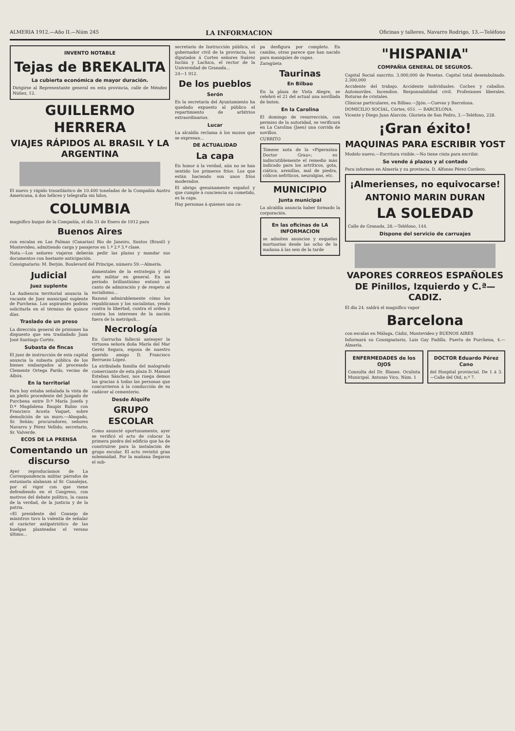ALMERIA 1912.—Año II.—Núm 245 LA INFORMACION Oficinas y talleres, Navarro Rodrigo, 13.—Teléfono
INVENTO NOTABLE
Tejas de BREKALITA
La cubierta económica de mayor duración.
Dirigirse al Representante general en esta provincia, calle de Méndez Núñez, 12.
GUILLERMO HERRERA
VIAJES RÁPIDOS AL BRASIL Y LA ARGENTINA
El nuevo y rápido trasatlántico de 10.400 toneladas de la Compañía Austro Americana, á dos hélices y telegrafía sin hilos,
COLUMBIA
magnífico buque de la Compañía, el día 31 de Enero de 1912 para
Buenos Aires
con escalas en Las Palmas (Canarias) Rio de Janeiro, Santos (Brasil) y Montevideo, admitiendo carga y pasajeros en 1.ª 2.ª 3.ª clase.
Nota.—Los señores viajeros deberán pedir las plazas y mandar sus documentos con bastante anticipación.
Consignatario: M. Berjón. Boulevard del Príncipe, número 59.—Almería.
Judicial
Juez suplente
La Audiencia territorial anuncia la vacante de Juez municipal suplente de Purchena. Los aspirantes podrán solicitarla en el término de quince días.
Traslado de un preso
La dirección general de prisiones ha dispuesto que sea trasladado Juan José Santiago Cortés.
Subasta de fincas
El juez de instrucción de esta capital anuncia la subasta pública de los bienes embargados al procesado Clemente Ortega Pardo, vecino de Albóx.
En la territorial
Para hoy estaba señalada la vista de un pleito procedente del Juzgado de Purchena entre D.ª María Josefa y D.ª Magdalena Baupis Rubio con Francisco Acosta Vaquet, sobre demolición de un muro.—Abogado, Sr. Señán; procuradores, señores Navarro y Pérez Vellido; secretario, Sr. Valverde.
ECOS DE LA PRENSA
Comentando un discurso
Ayer reproducíamos de La Correspondencia militar párrafos de entusiasta alabanza al Sr. Canalejas, por el vigor con que viene defendiendo en el Congreso, con motivos del debate político, la causa de la verdad, de la justicia y de la patria.
«El presidente del Consejo de ministros tuvo la valentía de señalar el carácter antipatriótico de las huelgas planteadas el verano último...
damentales de la estrategia y del arte militar en general. En un período brillantísimo entonó un canto de admiración y de respeto al socialismo...
Razonó admirablemente cómo los republicanos y los socialistas, yendo contra la libertad, contra el orden y contra los intereses de la nación fuera de la metrópoli...
Necrología
En Garrucha falleció anteayer la virtuosa señora doña María del Mar Geréz Segura, esposa de nuestro querido amigo D. Francisco Berruezo López.
La atribulada familia del malogrado comerciante de esta plaza D. Manuel Esteban Sánchez, nos ruega demos las gracias á todas las personas que concurrieron á la conducción de su cadáver al cementerio.
Desde Alquife
GRUPO ESCOLAR
Como anuncié oportunamente, ayer se verificó el acto de colocar la primera piedra del edificio que ha de construirse para la instalación de grupo escolar. El acto revistió gran solemnidad. Por la mañana llegaron el sub-
secretario de Instrucción pública, el gobernador civil de la provincia, los diputados á Cortes señores Suárez Inclán y Lachica, el rector de la Universidad de Granada...
24—1 912.
De los pueblos
Serón
En la secretaría del Ayuntamiento ha quedado expuesto al público el repartimiento de arbitrios extraordinarios.
Lucar
La alcaldía reclama á los mozos que se expresan...
DE ACTUALIDAD
La capa
En honor á la verdad, aún no se han sentido los primeros fríos. Los que están haciendo son unos fríos moderados.
El abrigo genuinamente español y que cumple á conciencia su cometido, es la capa.
Hay personas á quienes una ca-
pa desfigura por completo. En cambio, otras parece que han nacido para maniquíes de capas.
Zaragüeta
Taurinas
En Bilbao
En la plaza de Vista Alegre, se celebró el 21 del actual una novillada de buten.
En la Carolina
El domingo de resurrección, con permiso de la autoridad, se verificará en La Carolina (Jaen) una corrida de novillos.
CURRITO
Tómese nota de la «Piperazina Doctor Grau»; es indiscutiblemente el remedio más indicado para los artríticos, gota, ciática, arenillas, mal de piedra, cólicos nefríticos, neuralgias, etc.
MUNICIPIO
Junta municipal
La alcaldía anuncia haber formado la corporación.
En las oficinas de LA INFORMACION
se admiten anuncios y esquelas mortuorias desde las ocho de la mañana á las seis de la tarde
"HISPANIA"
COMPAÑIA GENERAL DE SEGUROS.
Capital Social suscrito. 3.000,000 de Pesetas. Capital total desembolsado. 2.300,000
Accidente del trabajo. Accidente individuales. Coches y caballos. Automoviles. Incendios. Responsabilidad civil. Profesiones liberales. Roturas de cristales.
Clínicas particulares, en Bilbao.—Jijón.—Cuevas y Barcelona.
DOMICILIO SOCIAL, Córtes, 651. — BARCELONA.
Vicente y Diego Juan Alarcón. Glorieta de San Pedro, 3.—Teléfono, 228.
¡Gran éxito!
MAQUINAS PARA ESCRIBIR YOST
Modelo nuevo.—Escritura visible.—No tiene cinta para escribir.
Se vende á plazos y al contado
Para informes en Almería y su provincia, D. Alfonso Pérez Cordero.
¡Almerienses, no equivocarse!
ANTONIO MARIN DURAN
LA SOLEDAD
Calle de Granada, 28.—Teléfono, 144.
Dispone del servicio de carruajes
VAPORES CORREOS ESPAÑOLES DE Pinillos, Izquierdo y C.ª—CADIZ.
El día 24. saldrá el magnífico vapor
Barcelona
con escalas en Málaga, Cádiz, Montevideo y BUENOS AIRES
Informará su Consignatario, Luis Gay Padilla. Puerta de Purchena, 4.—Almería.
ENFERMEDADES de los OJOS
Consulta del Dr. Blanes. Oculista Municipal. Antonio Vico, Núm. 1
DOCTOR Eduardo Pérez Cano
del Hospital provincial. De 1 á 3.—Calle del Oid, n.º 7.